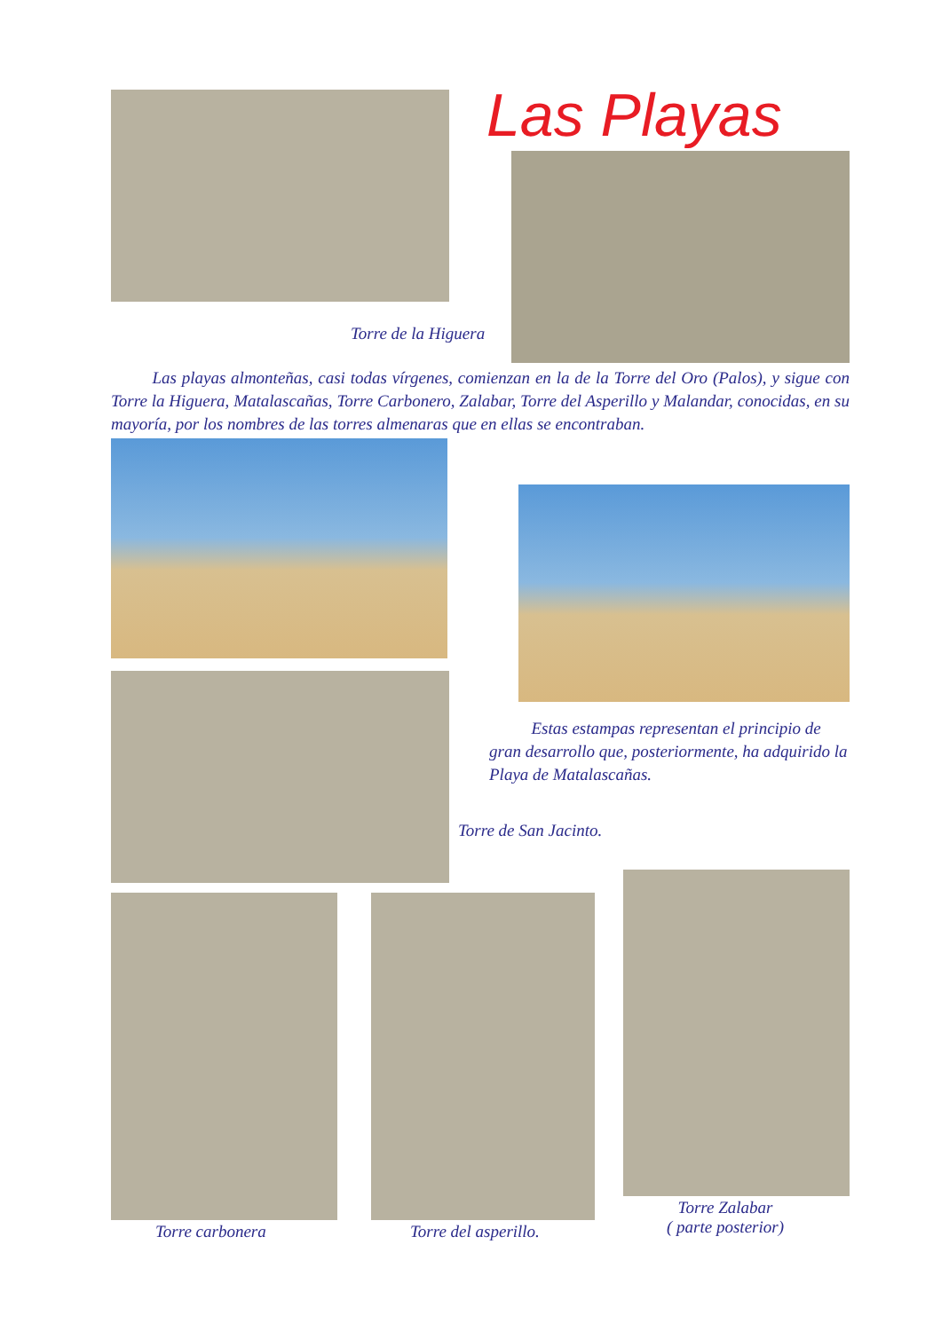Las Playas
Torre de la Higuera
Las playas almonteñas, casi todas vírgenes, comienzan en la de la Torre del Oro (Palos), y sigue con Torre la Higuera, Matalascañas, Torre Carbonero, Zalabar, Torre del Asperillo y Malandar, conocidas, en su mayoría, por los nombres de las torres almenaras que en ellas se encontraban.
Estas estampas representan el principio de gran desarrollo que, posteriormente, ha adquirido la Playa de Matalascañas.
Torre de San Jacinto.
Torre carbonera Torre del asperillo.
Torre Zalabar
( parte posterior)